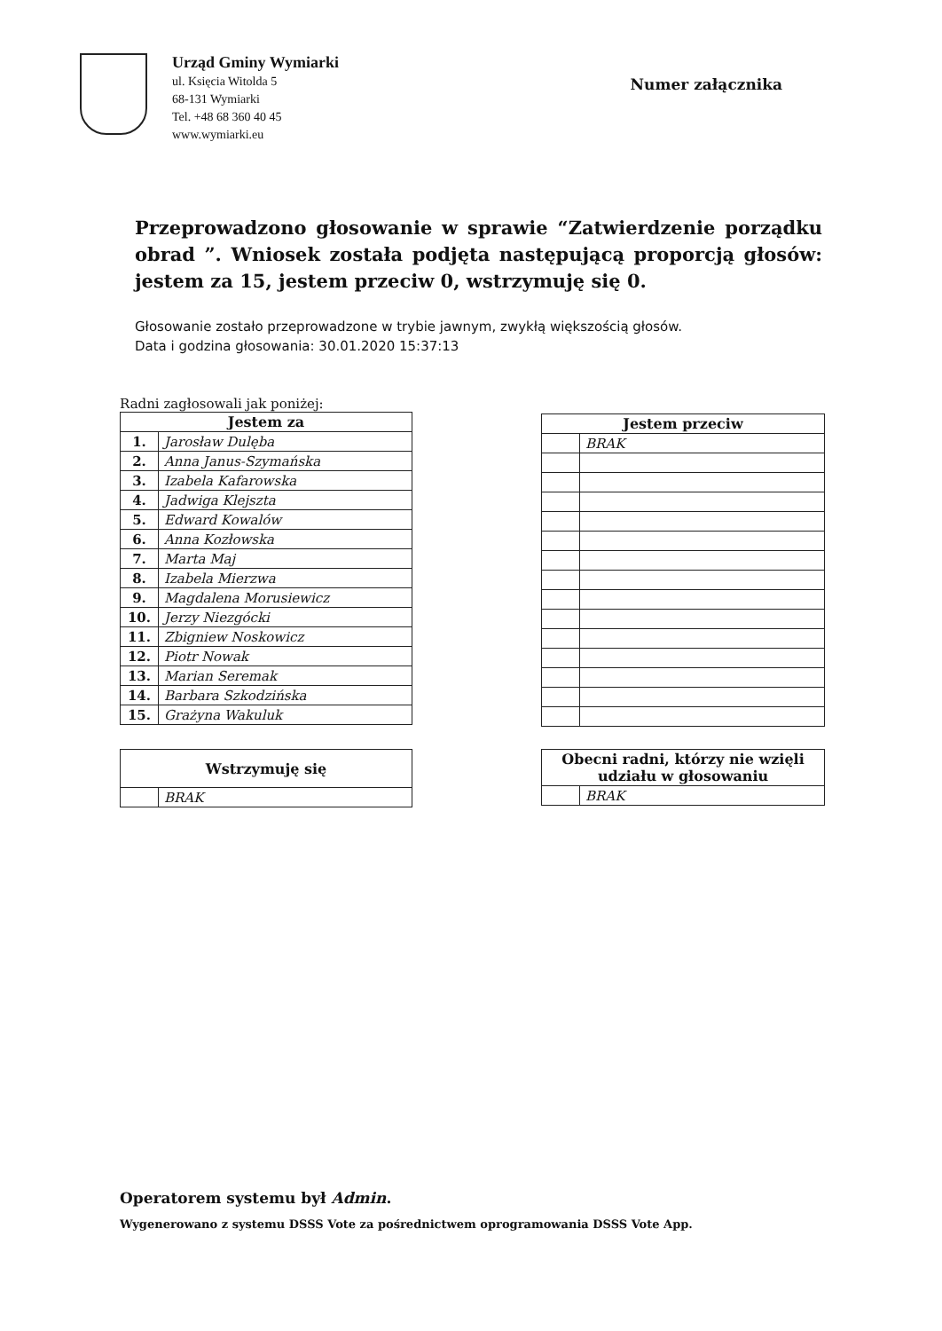Urząd Gminy Wymiarki
ul. Księcia Witolda 5
68-131 Wymiarki
Tel. +48 68 360 40 45
www.wymiarki.eu
Numer załącznika
Przeprowadzono głosowanie w sprawie “Zatwierdzenie porządku obrad ”. Wniosek została podjęta następującą proporcją głosów: jestem za 15, jestem przeciw 0, wstrzymuję się 0.
Głosowanie zostało przeprowadzone w trybie jawnym, zwykłą większością głosów.
Data i godzina głosowania: 30.01.2020 15:37:13
Radni zagłosowali jak poniżej:
| Jestem za | |
| --- | --- |
| 1. | Jarosław Dulęba |
| 2. | Anna Janus-Szymańska |
| 3. | Izabela Kafarowska |
| 4. | Jadwiga Klejszta |
| 5. | Edward Kowalów |
| 6. | Anna Kozłowska |
| 7. | Marta Maj |
| 8. | Izabela Mierzwa |
| 9. | Magdalena Morusiewicz |
| 10. | Jerzy Niezgócki |
| 11. | Zbigniew Noskowicz |
| 12. | Piotr Nowak |
| 13. | Marian Seremak |
| 14. | Barbara Szkodzińska |
| 15. | Grażyna Wakuluk |
| Jestem przeciw | |
| --- | --- |
| | BRAK |
| Wstrzymuję się | |
| --- | --- |
| | BRAK |
| Obecni radni, którzy nie wzięli udziału w głosowaniu | |
| --- | --- |
| | BRAK |
Operatorem systemu był Admin.
Wygenerowano z systemu DSSS Vote za pośrednictwem oprogramowania DSSS Vote App.